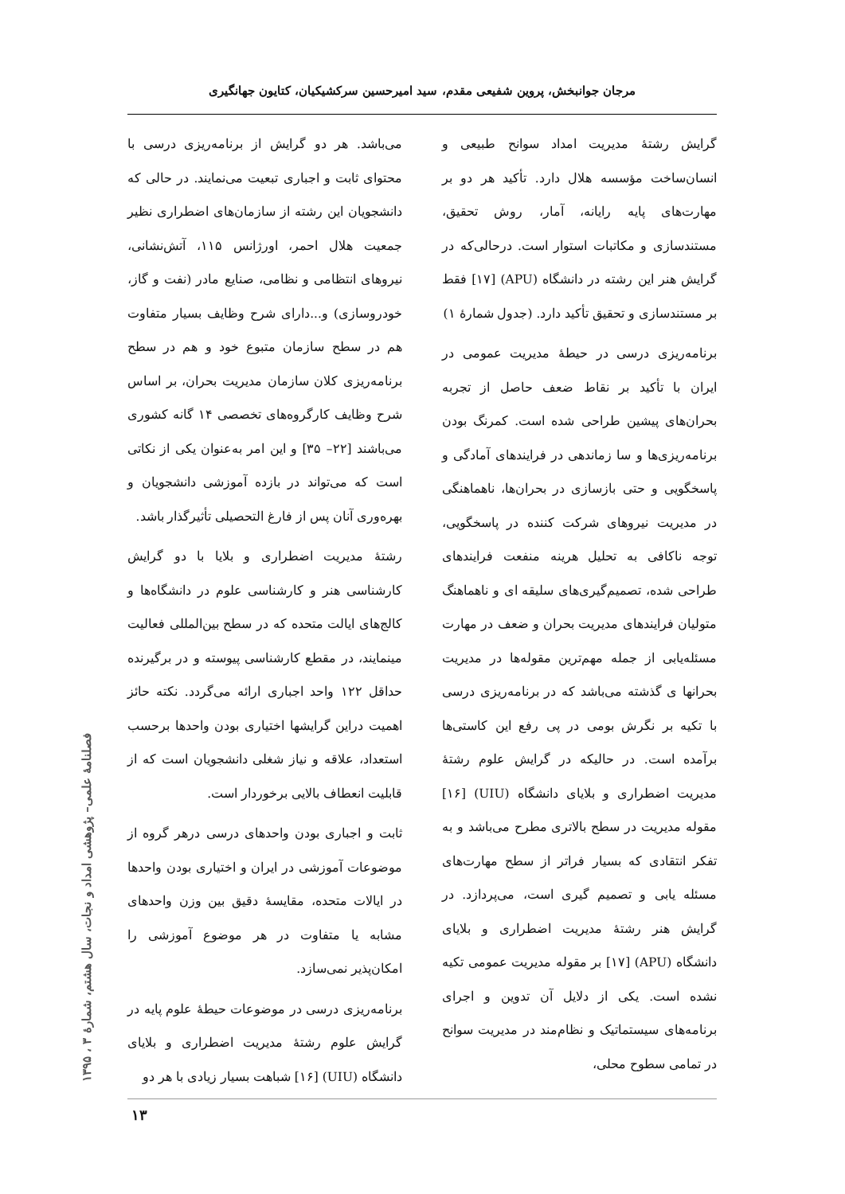مرجان جوانبخش، پروین شفیعی مقدم، سید امیرحسین سرکشیکیان، کتایون جهانگیری
می‌باشد. هر دو گرایش از برنامه‌ریزی درسی با محتوای ثابت و اجباری تبعیت می‌نمایند. در حالی که دانشجویان این رشته از سازمان‌های اضطراری نظیر جمعیت هلال احمر، اورژانس ۱۱۵، آتش‌نشانی، نیروهای انتظامی و نظامی، صنایع مادر (نفت و گاز، خودروسازی) و...دارای شرح وظایف بسیار متفاوت هم در سطح سازمان متبوع خود و هم در سطح برنامه‌ریزی کلان سازمان مدیریت بحران، بر اساس شرح وظایف کارگروه‌های تخصصی ۱۴ گانه کشوری می‌باشند [۲۲– ۳۵] و این امر به‌عنوان یکی از نکاتی است که می‌تواند در بازده آموزشی دانشجویان و بهره‌وری آنان پس از فارغ التحصیلی تأثیرگذار باشد.
رشتهٔ مدیریت اضطراری و بلایا با دو گرایش کارشناسی هنر و کارشناسی علوم در دانشگاه‌ها و کالج‌های ایالت متحده که در سطح بین‌المللی فعالیت مینمایند، در مقطع کارشناسی پیوسته و در برگیرنده حداقل ۱۲۲ واحد اجباری ارائه می‌گردد. نکته حائز اهمیت دراین گرایشها اختیاری بودن واحدها برحسب استعداد، علاقه و نیاز شغلی دانشجویان است که از قابلیت انعطاف بالایی برخوردار است.
ثابت و اجباری بودن واحدهای درسی درهر گروه از موضوعات آموزشی در ایران و اختیاری بودن واحدها در ایالات متحده، مقایسهٔ دقیق بین وزن واحدهای مشابه یا متفاوت در هر موضوع آموزشی را امکان‌پذیر نمی‌سازد.
برنامه‌ریزی درسی در موضوعات حیطهٔ علوم پایه در گرایش علوم رشتهٔ مدیریت اضطراری و بلایای دانشگاه (UIU) [۱۶] شباهت بسیار زیادی با هر دو
گرایش رشتهٔ مدیریت امداد سوانح طبیعی و انسان‌ساخت مؤسسه هلال دارد. تأکید هر دو بر مهارت‌های پایه رایانه، آمار، روش تحقیق، مستندسازی و مکاتبات استوار است. درحالی‌که در گرایش هنر این رشته در دانشگاه (APU) [۱۷] فقط بر مستندسازی و تحقیق تأکید دارد. (جدول شمارهٔ ۱)
برنامه‌ریزی درسی در حیطهٔ مدیریت عمومی در ایران با تأکید بر نقاط ضعف حاصل از تجربه بحران‌های پیشین طراحی شده است. کمرنگ بودن برنامه‌ریزی‌ها و سا زماندهی در فرایندهای آمادگی و پاسخگویی و حتی بازسازی در بحران‌ها، ناهماهنگی در مدیریت نیروهای شرکت کننده در پاسخگویی، توجه ناکافی به تحلیل هرینه منفعت فرایندهای طراحی شده، تصمیم‌گیری‌های سلیقه ای و ناهماهنگ متولیان فرایندهای مدیریت بحران و ضعف در مهارت مسئله‌یابی از جمله مهم‌ترین مقوله‌ها در مدیریت بحرانها ی گذشته می‌باشد که در برنامه‌ریزی درسی با تکیه بر نگرش بومی در پی رفع این کاستی‌ها برآمده است. در حالیکه در گرایش علوم رشتهٔ مدیریت اضطراری و بلایای دانشگاه (UIU) [۱۶] مقوله مدیریت در سطح بالاتری مطرح می‌باشد و به تفکر انتقادی که بسیار فراتر از سطح مهارت‌های مسئله یابی و تصمیم گیری است، می‌پردازد. در گرایش هنر رشتهٔ مدیریت اضطراری و بلایای دانشگاه (APU) [۱۷] بر مقوله مدیریت عمومی تکیه نشده است. یکی از دلایل آن تدوین و اجرای برنامه‌های سیستماتیک و نظام‌مند در مدیریت سوانح در تمامی سطوح محلی،
فصلنامهٔ علمی– پژوهشی امداد و نجات، سال هشتم، شمارهٔ ۳ ، ۱۳۹۵
۱۳